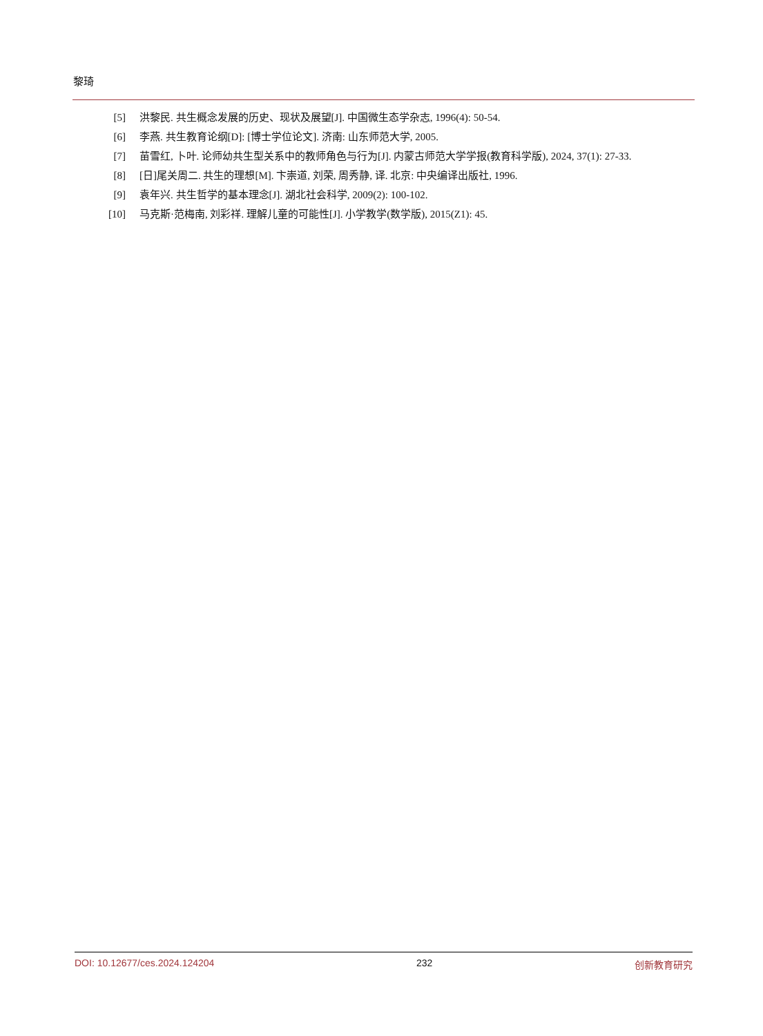黎琦
[5] 洪黎民. 共生概念发展的历史、现状及展望[J]. 中国微生态学杂志, 1996(4): 50-54.
[6] 李燕. 共生教育论纲[D]: [博士学位论文]. 济南: 山东师范大学, 2005.
[7] 苗雪红, 卜叶. 论师幼共生型关系中的教师角色与行为[J]. 内蒙古师范大学学报(教育科学版), 2024, 37(1): 27-33.
[8] [日]尾关周二. 共生的理想[M]. 卞崇道, 刘荣, 周秀静, 译. 北京: 中央编译出版社, 1996.
[9] 袁年兴. 共生哲学的基本理念[J]. 湖北社会科学, 2009(2): 100-102.
[10] 马克斯·范梅南, 刘彩祥. 理解儿童的可能性[J]. 小学教学(数学版), 2015(Z1): 45.
DOI: 10.12677/ces.2024.124204 232 创新教育研究